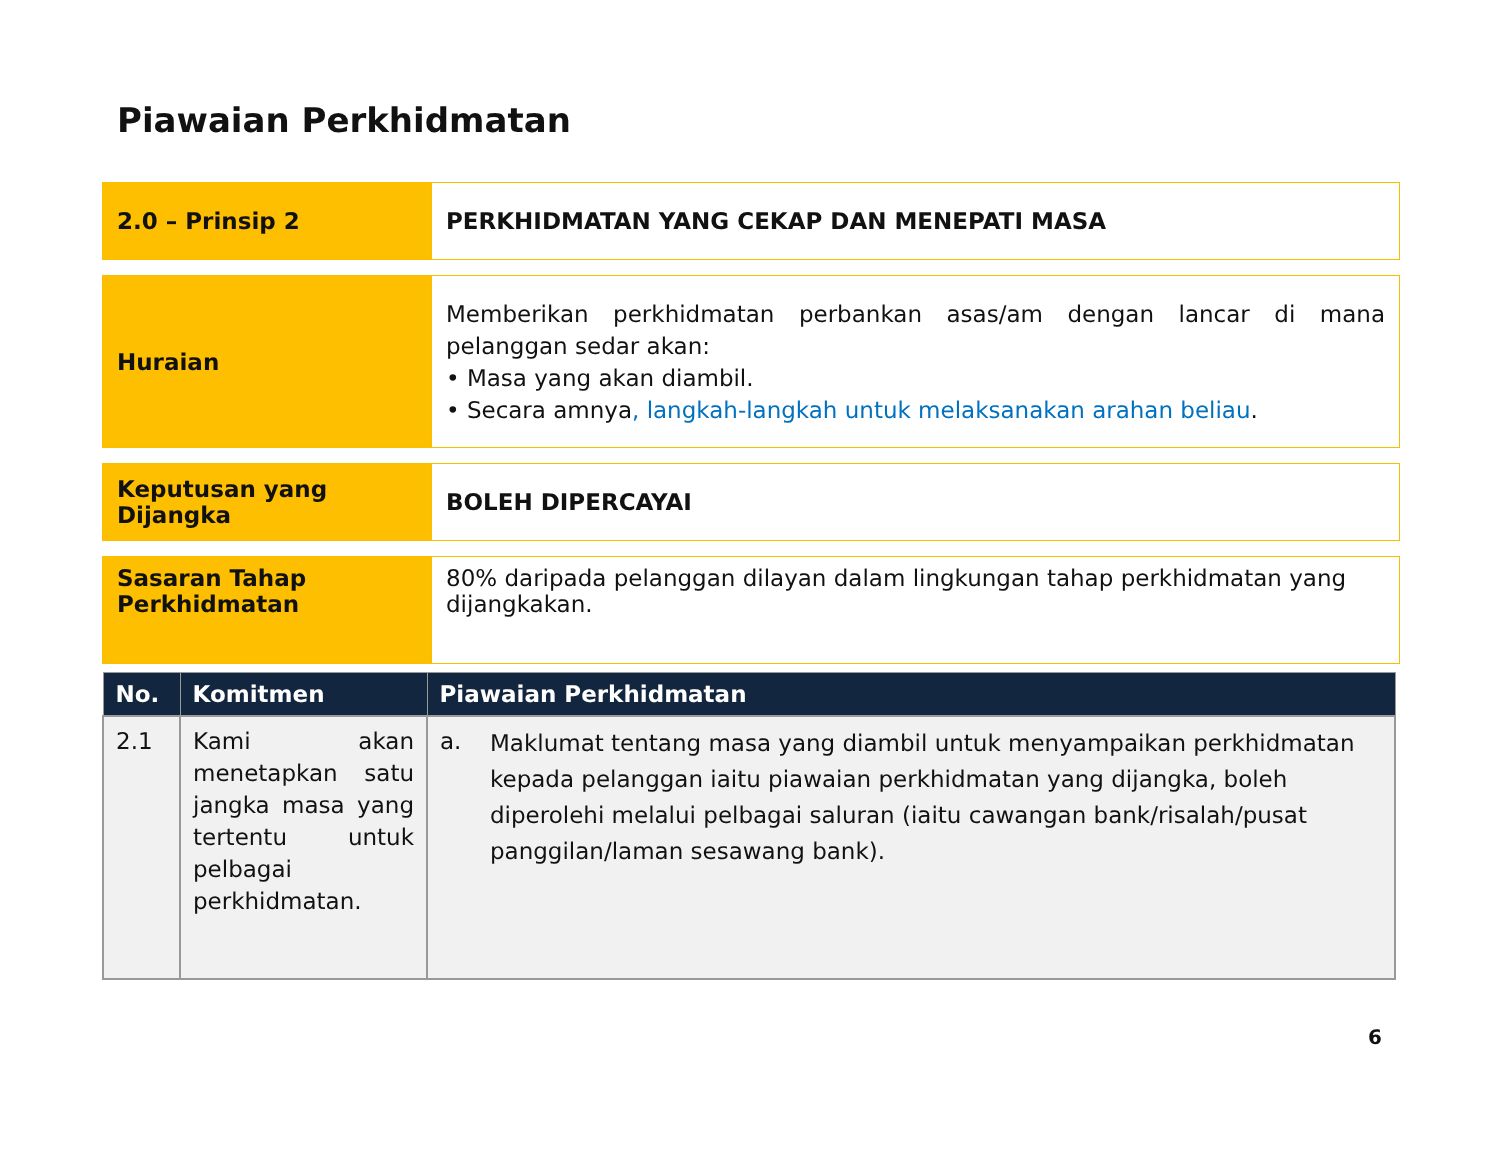Piawaian Perkhidmatan
| 2.0 – Prinsip 2 | PERKHIDMATAN YANG CEKAP DAN MENEPATI MASA |
| Huraian | Memberikan perkhidmatan perbankan asas/am dengan lancar di mana pelanggan sedar akan: • Masa yang akan diambil. • Secara amnya , langkah-langkah untuk melaksanakan arahan beliau . |
| Keputusan yang Dijangka | BOLEH DIPERCAYAI |
| Sasaran Tahap Perkhidmatan | 80% daripada pelanggan dilayan dalam lingkungan tahap perkhidmatan yang dijangkakan. |
| No. | Komitmen | Piawaian Perkhidmatan |
| --- | --- | --- |
| 2.1 | Kami akan menetapkan satu jangka masa yang tertentu untuk pelbagai perkhidmatan. | a. Maklumat tentang masa yang diambil untuk menyampaikan perkhidmatan kepada pelanggan iaitu piawaian perkhidmatan yang dijangka, boleh diperolehi melalui pelbagai saluran (iaitu cawangan bank/risalah/pusat panggilan/laman sesawang bank). |
6